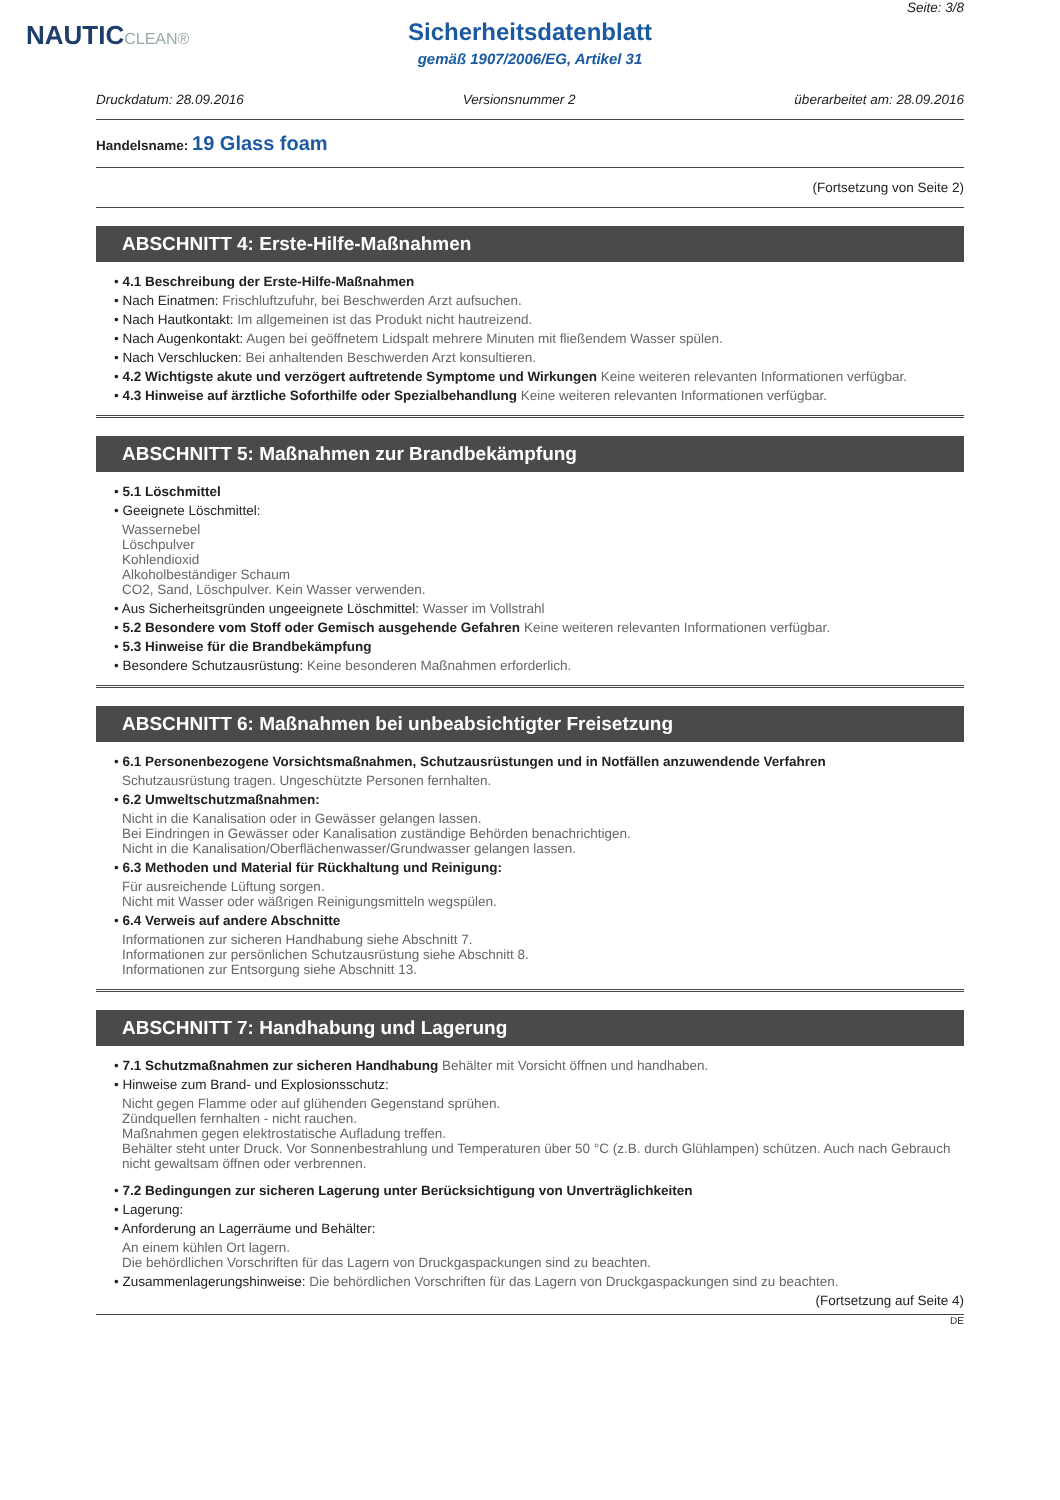NAUTICCLEAN®
Seite: 3/8
Sicherheitsdatenblatt
gemäß 1907/2006/EG, Artikel 31
Druckdatum: 28.09.2016 Versionsnummer 2 überarbeitet am: 28.09.2016
Handelsname: 19 Glass foam
(Fortsetzung von Seite 2)
ABSCHNITT 4: Erste-Hilfe-Maßnahmen
• 4.1 Beschreibung der Erste-Hilfe-Maßnahmen
• Nach Einatmen: Frischluftzufuhr, bei Beschwerden Arzt aufsuchen.
• Nach Hautkontakt: Im allgemeinen ist das Produkt nicht hautreizend.
• Nach Augenkontakt: Augen bei geöffnetem Lidspalt mehrere Minuten mit fließendem Wasser spülen.
• Nach Verschlucken: Bei anhaltenden Beschwerden Arzt konsultieren.
• 4.2 Wichtigste akute und verzögert auftretende Symptome und Wirkungen Keine weiteren relevanten Informationen verfügbar.
• 4.3 Hinweise auf ärztliche Soforthilfe oder Spezialbehandlung Keine weiteren relevanten Informationen verfügbar.
ABSCHNITT 5: Maßnahmen zur Brandbekämpfung
• 5.1 Löschmittel
• Geeignete Löschmittel:
Wassernebel
Löschpulver
Kohlendioxid
Alkoholbeständiger Schaum
CO2, Sand, Löschpulver. Kein Wasser verwenden.
• Aus Sicherheitsgründen ungeeignete Löschmittel: Wasser im Vollstrahl
• 5.2 Besondere vom Stoff oder Gemisch ausgehende Gefahren Keine weiteren relevanten Informationen verfügbar.
• 5.3 Hinweise für die Brandbekämpfung
• Besondere Schutzausrüstung: Keine besonderen Maßnahmen erforderlich.
ABSCHNITT 6: Maßnahmen bei unbeabsichtigter Freisetzung
• 6.1 Personenbezogene Vorsichtsmaßnahmen, Schutzausrüstungen und in Notfällen anzuwendende Verfahren
Schutzausrüstung tragen. Ungeschützte Personen fernhalten.
• 6.2 Umweltschutzmaßnahmen:
Nicht in die Kanalisation oder in Gewässer gelangen lassen.
Bei Eindringen in Gewässer oder Kanalisation zuständige Behörden benachrichtigen.
Nicht in die Kanalisation/Oberflächenwasser/Grundwasser gelangen lassen.
• 6.3 Methoden und Material für Rückhaltung und Reinigung:
Für ausreichende Lüftung sorgen.
Nicht mit Wasser oder wäßrigen Reinigungsmitteln wegspülen.
• 6.4 Verweis auf andere Abschnitte
Informationen zur sicheren Handhabung siehe Abschnitt 7.
Informationen zur persönlichen Schutzausrüstung siehe Abschnitt 8.
Informationen zur Entsorgung siehe Abschnitt 13.
ABSCHNITT 7: Handhabung und Lagerung
• 7.1 Schutzmaßnahmen zur sicheren Handhabung Behälter mit Vorsicht öffnen und handhaben.
• Hinweise zum Brand- und Explosionsschutz:
Nicht gegen Flamme oder auf glühenden Gegenstand sprühen.
Zündquellen fernhalten - nicht rauchen.
Maßnahmen gegen elektrostatische Aufladung treffen.
Behälter steht unter Druck. Vor Sonnenbestrahlung und Temperaturen über 50 °C (z.B. durch Glühlampen) schützen. Auch nach Gebrauch nicht gewaltsam öffnen oder verbrennen.
• 7.2 Bedingungen zur sicheren Lagerung unter Berücksichtigung von Unverträglichkeiten
• Lagerung:
• Anforderung an Lagerräume und Behälter:
An einem kühlen Ort lagern.
Die behördlichen Vorschriften für das Lagern von Druckgaspackungen sind zu beachten.
• Zusammenlagerungshinweise: Die behördlichen Vorschriften für das Lagern von Druckgaspackungen sind zu beachten.
(Fortsetzung auf Seite 4)
DE